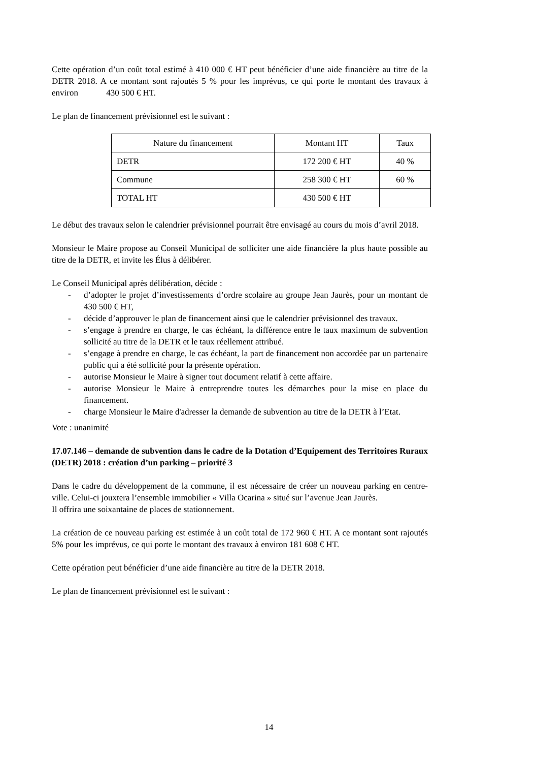Cette opération d’un coût total estimé à 410 000 € HT peut bénéficier d’une aide financière au titre de la DETR 2018. A ce montant sont rajoutés 5 % pour les imprévus, ce qui porte le montant des travaux à environ 430 500 € HT.
Le plan de financement prévisionnel est le suivant :
| Nature du financement | Montant HT | Taux |
| DETR | 172 200 € HT | 40 % |
| Commune | 258 300 € HT | 60 % |
| TOTAL HT | 430 500 € HT | |
Le début des travaux selon le calendrier prévisionnel pourrait être envisagé au cours du mois d’avril 2018.
Monsieur le Maire propose au Conseil Municipal de solliciter une aide financière la plus haute possible au titre de la DETR, et invite les Élus à délibérer.
Le Conseil Municipal après délibération, décide :
- d’adopter le projet d’investissements d’ordre scolaire au groupe Jean Jaurès, pour un montant de 430 500 € HT,
- décide d’approuver le plan de financement ainsi que le calendrier prévisionnel des travaux.
- s’engage à prendre en charge, le cas échéant, la différence entre le taux maximum de subvention sollicité au titre de la DETR et le taux réellement attribué.
- s’engage à prendre en charge, le cas échéant, la part de financement non accordée par un partenaire public qui a été sollicité pour la présente opération.
- autorise Monsieur le Maire à signer tout document relatif à cette affaire.
- autorise Monsieur le Maire à entreprendre toutes les démarches pour la mise en place du financement.
- charge Monsieur le Maire d'adresser la demande de subvention au titre de la DETR à l’Etat.
Vote : unanimité
17.07.146 – demande de subvention dans le cadre de la Dotation d’Equipement des Territoires Ruraux (DETR) 2018 : création d’un parking – priorité 3
Dans le cadre du développement de la commune, il est nécessaire de créer un nouveau parking en centre-ville. Celui-ci jouxtera l’ensemble immobilier « Villa Ocarina » situé sur l’avenue Jean Jaurès.
Il offrira une soixantaine de places de stationnement.
La création de ce nouveau parking est estimée à un coût total de 172 960 € HT. A ce montant sont rajoutés 5% pour les imprévus, ce qui porte le montant des travaux à environ 181 608 € HT.
Cette opération peut bénéficier d’une aide financière au titre de la DETR 2018.
Le plan de financement prévisionnel est le suivant :
14